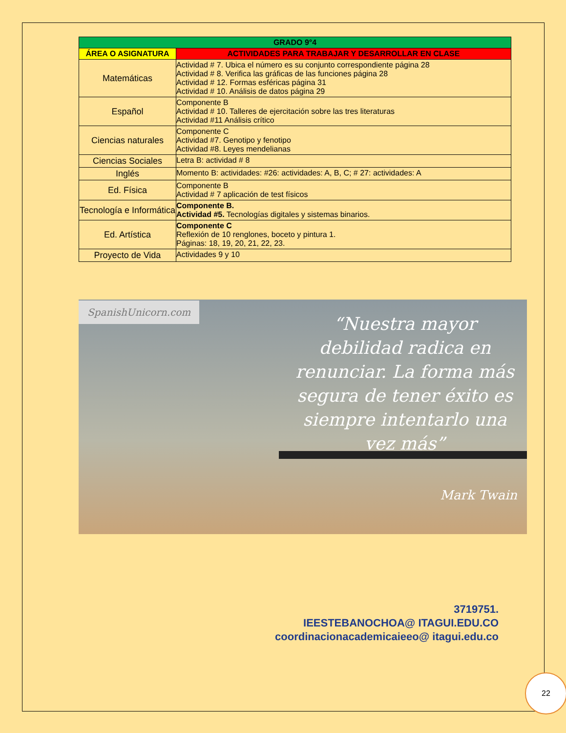| GRADO 9°4 | |
| --- | --- |
| ÁREA O ASIGNATURA | ACTIVIDADES PARA TRABAJAR Y DESARROLLAR EN CLASE |
| Matemáticas | Actividad # 7. Ubica el número es su conjunto correspondiente página 28 Actividad # 8. Verifica las gráficas de las funciones página 28 Actividad # 12. Formas esféricas página 31 Actividad # 10. Análisis de datos página 29 |
| Español | Componente B Actividad # 10. Talleres de ejercitación sobre las tres literaturas Actividad #11 Análisis crítico |
| Ciencias naturales | Componente C Actividad #7. Genotipo y fenotipo Actividad #8. Leyes mendelianas |
| Ciencias Sociales | Letra B: actividad # 8 |
| Inglés | Momento B: actividades: #26: actividades: A, B, C; # 27: actividades: A |
| Ed. Física | Componente B Actividad # 7 aplicación de test físicos |
| Tecnología e Informática | Componente B. Actividad #5. Tecnologías digitales y sistemas binarios. |
| Ed. Artística | Componente C Reflexión de 10 renglones, boceto y pintura 1. Páginas: 18, 19, 20, 21, 22, 23. |
| Proyecto de Vida | Actividades 9 y 10 |
SpanishUnicorn.com
“Nuestra mayor debilidad radica en renunciar. La forma más segura de tener éxito es siempre intentarlo una vez más”
Mark Twain
3719751.
IEESTEBANOCHOA@ ITAGUI.EDU.CO
coordinacionacademicaieeo@ itagui.edu.co
22